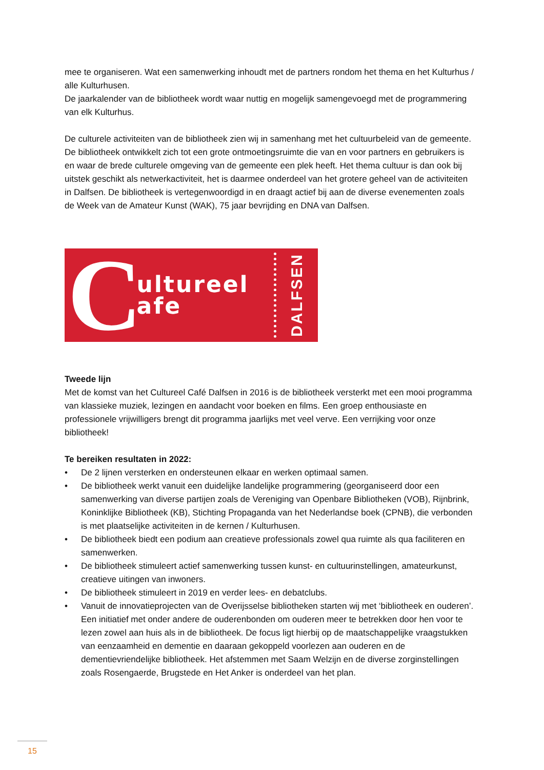mee te organiseren. Wat een samenwerking inhoudt met de partners rondom het thema en het Kulturhus / alle Kulturhusen.
De jaarkalender van de bibliotheek wordt waar nuttig en mogelijk samengevoegd met de programmering van elk Kulturhus.
De culturele activiteiten van de bibliotheek zien wij in samenhang met het cultuurbeleid van de gemeente. De bibliotheek ontwikkelt zich tot een grote ontmoetingsruimte die van en voor partners en gebruikers is en waar de brede culturele omgeving van de gemeente een plek heeft. Het thema cultuur is dan ook bij uitstek geschikt als netwerkactiviteit, het is daarmee onderdeel van het grotere geheel van de activiteiten in Dalfsen. De bibliotheek is vertegenwoordigd in en draagt actief bij aan de diverse evenementen zoals de Week van de Amateur Kunst (WAK), 75 jaar bevrijding en DNA van Dalfsen.
Cultureel
afe
DALFSEN
Tweede lijn
Met de komst van het Cultureel Café Dalfsen in 2016 is de bibliotheek versterkt met een mooi programma van klassieke muziek, lezingen en aandacht voor boeken en films. Een groep enthousiaste en professionele vrijwilligers brengt dit programma jaarlijks met veel verve. Een verrijking voor onze bibliotheek!
Te bereiken resultaten in 2022:
• De 2 lijnen versterken en ondersteunen elkaar en werken optimaal samen.
• De bibliotheek werkt vanuit een duidelijke landelijke programmering (georganiseerd door een samenwerking van diverse partijen zoals de Vereniging van Openbare Bibliotheken (VOB), Rijnbrink, Koninklijke Bibliotheek (KB), Stichting Propaganda van het Nederlandse boek (CPNB), die verbonden is met plaatselijke activiteiten in de kernen / Kulturhusen.
• De bibliotheek biedt een podium aan creatieve professionals zowel qua ruimte als qua faciliteren en samenwerken.
• De bibliotheek stimuleert actief samenwerking tussen kunst- en cultuurinstellingen, amateurkunst, creatieve uitingen van inwoners.
• De bibliotheek stimuleert in 2019 en verder lees- en debatclubs.
• Vanuit de innovatieprojecten van de Overijsselse bibliotheken starten wij met ‘bibliotheek en ouderen’. Een initiatief met onder andere de ouderenbonden om ouderen meer te betrekken door hen voor te lezen zowel aan huis als in de bibliotheek. De focus ligt hierbij op de maatschappelijke vraagstukken van eenzaamheid en dementie en daaraan gekoppeld voorlezen aan ouderen en de dementievriendelijke bibliotheek. Het afstemmen met Saam Welzijn en de diverse zorginstellingen zoals Rosengaerde, Brugstede en Het Anker is onderdeel van het plan.
15